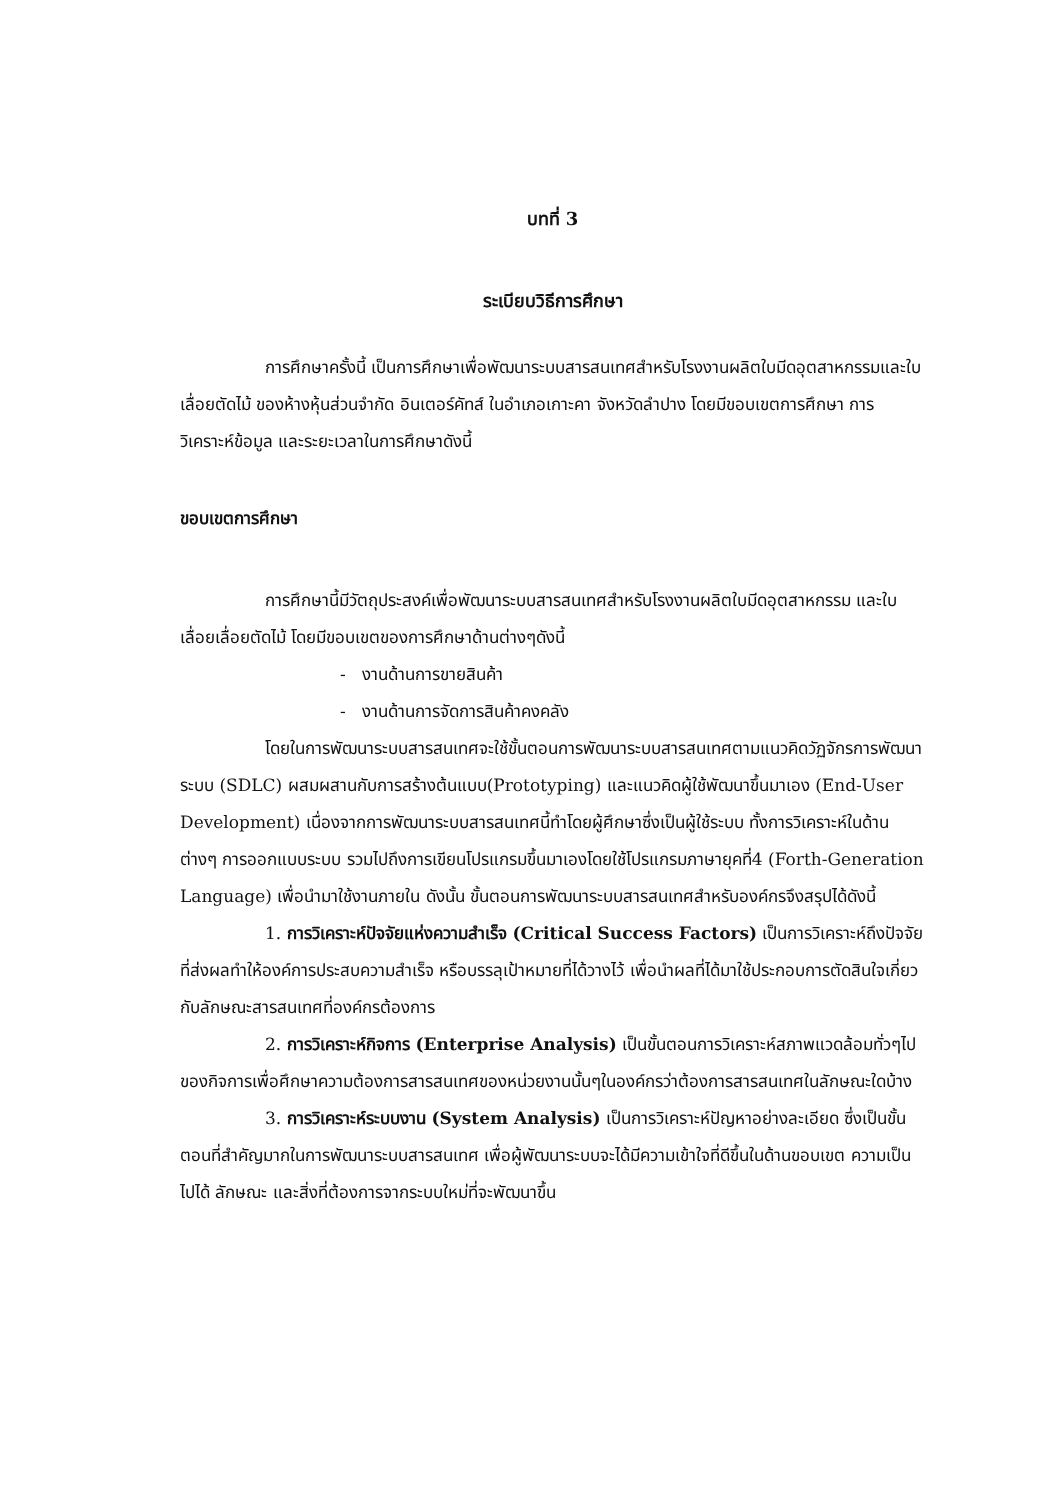บทที่ 3
ระเบียบวิธีการศึกษา
การศึกษาครั้งนี้ เป็นการศึกษาเพื่อพัฒนาระบบสารสนเทศสำหรับโรงงานผลิตใบมีดอุตสาหกรรมและใบเลื่อยตัดไม้ ของห้างหุ้นส่วนจำกัด อินเตอร์คัทส์ ในอำเภอเกาะคา จังหวัดลำปาง โดยมีขอบเขตการศึกษา การวิเคราะห์ข้อมูล และระยะเวลาในการศึกษาดังนี้
ขอบเขตการศึกษา
การศึกษานี้มีวัตถุประสงค์เพื่อพัฒนาระบบสารสนเทศสำหรับโรงงานผลิตใบมีดอุตสาหกรรม และใบเลื่อยเลื่อยตัดไม้ โดยมีขอบเขตของการศึกษาด้านต่างๆดังนี้
- งานด้านการขายสินค้า
- งานด้านการจัดการสินค้าคงคลัง
โดยในการพัฒนาระบบสารสนเทศจะใช้ขั้นตอนการพัฒนาระบบสารสนเทศตามแนวคิดวัฏจักรการพัฒนาระบบ (SDLC) ผสมผสานกับการสร้างต้นแบบ(Prototyping) และแนวคิดผู้ใช้พัฒนาขึ้นมาเอง (End-User Development) เนื่องจากการพัฒนาระบบสารสนเทศนี้ทำโดยผู้ศึกษาซึ่งเป็นผู้ใช้ระบบ ทั้งการวิเคราะห์ในด้านต่างๆ การออกแบบระบบ รวมไปถึงการเขียนโปรแกรมขึ้นมาเองโดยใช้โปรแกรมภาษายุคที่4 (Forth-Generation Language) เพื่อนำมาใช้งานภายใน ดังนั้น ขั้นตอนการพัฒนาระบบสารสนเทศสำหรับองค์กรจึงสรุปได้ดังนี้
1. การวิเคราะห์ปัจจัยแห่งความสำเร็จ (Critical Success Factors) เป็นการวิเคราะห์ถึงปัจจัยที่ส่งผลทำให้องค์การประสบความสำเร็จ หรือบรรลุเป้าหมายที่ได้วางไว้ เพื่อนำผลที่ได้มาใช้ประกอบการตัดสินใจเกี่ยวกับลักษณะสารสนเทศที่องค์กรต้องการ
2. การวิเคราะห์กิจการ (Enterprise Analysis) เป็นขั้นตอนการวิเคราะห์สภาพแวดล้อมทั่วๆไปของกิจการเพื่อศึกษาความต้องการสารสนเทศของหน่วยงานนั้นๆในองค์กรว่าต้องการสารสนเทศในลักษณะใดบ้าง
3. การวิเคราะห์ระบบงาน (System Analysis) เป็นการวิเคราะห์ปัญหาอย่างละเอียด ซึ่งเป็นขั้นตอนที่สำคัญมากในการพัฒนาระบบสารสนเทศ เพื่อผู้พัฒนาระบบจะได้มีความเข้าใจที่ดีขึ้นในด้านขอบเขต ความเป็นไปได้ ลักษณะ และสิ่งที่ต้องการจากระบบใหม่ที่จะพัฒนาขึ้น